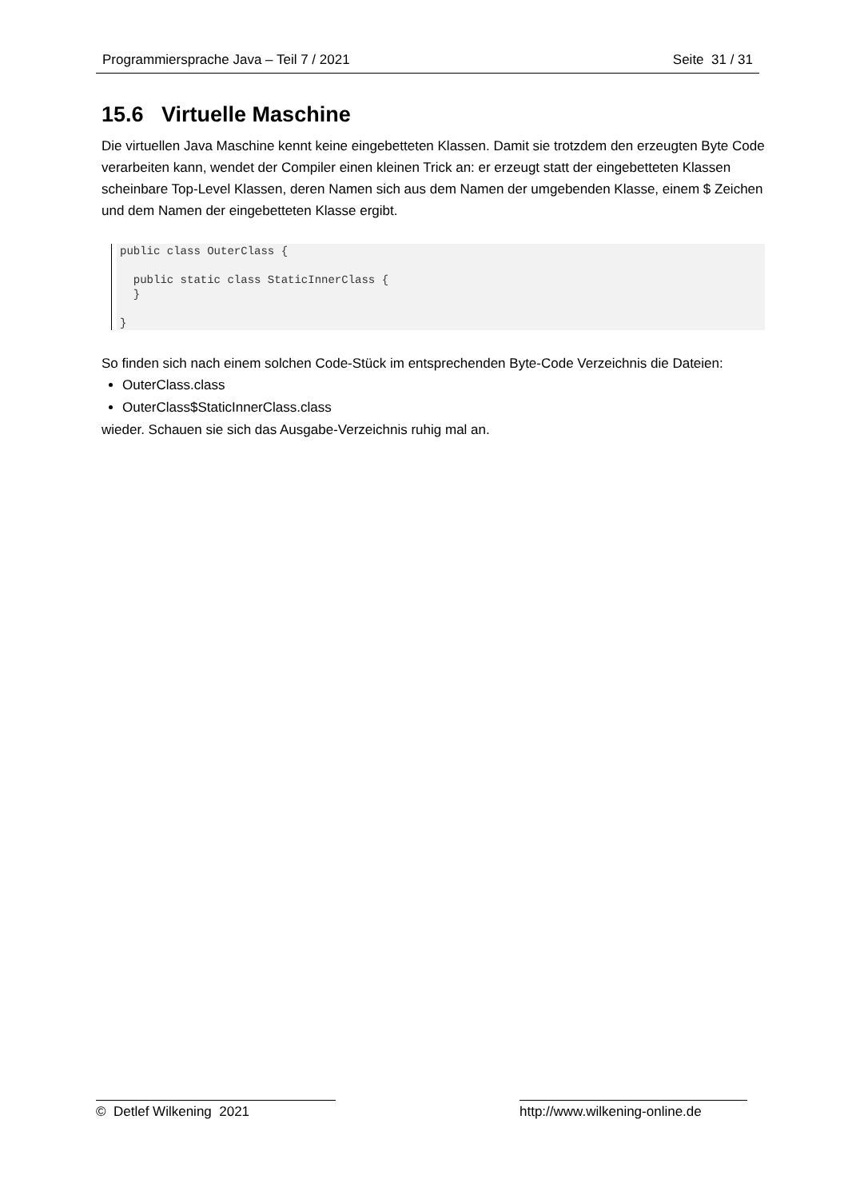Programmiersprache Java – Teil 7 / 2021 Seite 31 / 31
15.6 Virtuelle Maschine
Die virtuellen Java Maschine kennt keine eingebetteten Klassen. Damit sie trotzdem den erzeugten Byte Code verarbeiten kann, wendet der Compiler einen kleinen Trick an: er erzeugt statt der eingebetteten Klassen scheinbare Top-Level Klassen, deren Namen sich aus dem Namen der umgebenden Klasse, einem $ Zeichen und dem Namen der eingebetteten Klasse ergibt.
public class OuterClass {

  public static class StaticInnerClass {
  }

}
So finden sich nach einem solchen Code-Stück im entsprechenden Byte-Code Verzeichnis die Dateien:
OuterClass.class
OuterClass$StaticInnerClass.class
wieder. Schauen sie sich das Ausgabe-Verzeichnis ruhig mal an.
© Detlef Wilkening 2021 http://www.wilkening-online.de